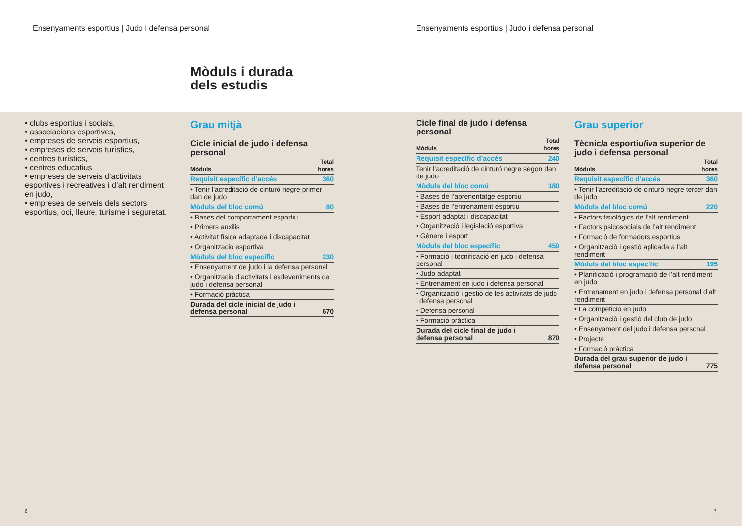Ensenyaments esportius | Judo i defensa personal
Ensenyaments esportius | Judo i defensa personal
Mòduls i durada
dels estudis
• clubs esportius i socials,
• associacions esportives,
• empreses de serveis esportius,
• empreses de serveis turístics,
• centres turístics,
• centres educatius,
• empreses de serveis d’activitats esportives i recreatives i d’alt rendiment en judo,
• empreses de serveis dels sectors esportius, oci, lleure, turisme i seguretat.
Grau mitjà
Cicle inicial de judo i defensa personal
| Mòduls | Total hores |
| --- | --- |
| Requisit específic d’accés | 360 |
| • Tenir l’acreditació de cinturó negre primer dan de judo | |
| Mòduls del bloc comú | 80 |
| • Bases del comportament esportiu | |
| • Primers auxilis | |
| • Activitat física adaptada i discapacitat | |
| • Organització esportiva | |
| Mòduls del bloc específic | 230 |
| • Ensenyament de judo i la defensa personal | |
| • Organització d’activitats i esdeveniments de judo i defensa personal | |
| • Formació pràctica | |
| Durada del cicle inicial de judo i defensa personal | 670 |
Cicle final de judo i defensa personal
| Mòduls | Total hores |
| --- | --- |
| Requisit específic d’accés | 240 |
| Tenir l’acreditació de cinturó negre segon dan de judo | |
| Mòduls del bloc comú | 180 |
| • Bases de l’aprenentatge esportiu | |
| • Bases de l’entrenament esportiu | |
| • Esport adaptat i discapacitat | |
| • Organització i legislació esportiva | |
| • Gènere i esport | |
| Mòduls del bloc específic | 450 |
| • Formació i tecnificació en judo i defensa personal | |
| • Judo adaptat | |
| • Entrenament en judo i defensa personal | |
| • Organització i gestió de les activitats de judo i defensa personal | |
| • Defensa personal | |
| • Formació pràctica | |
| Durada del cicle final de judo i defensa personal | 870 |
Grau superior
Tècnic/a esportiu/iva superior de judo i defensa personal
| Mòduls | Total hores |
| --- | --- |
| Requisit específic d’accés | 360 |
| • Tenir l’acreditació de cinturó negre tercer dan de judo | |
| Mòduls del bloc comú | 220 |
| • Factors fisiològics de l’alt rendiment | |
| • Factors psicosocials de l’alt rendiment | |
| • Formació de formadors esportius | |
| • Organització i gestió aplicada a l’alt rendiment | |
| Mòduls del bloc específic | 195 |
| • Planificació i programació de l’alt rendiment en judo | |
| • Entrenament en judo i defensa personal d’alt rendiment | |
| • La competició en judo | |
| • Organització i gestió del club de judo | |
| • Ensenyament del judo i defensa personal | |
| • Projecte | |
| • Formació pràctica | |
| Durada del grau superior de judo i defensa personal | 775 |
6 7